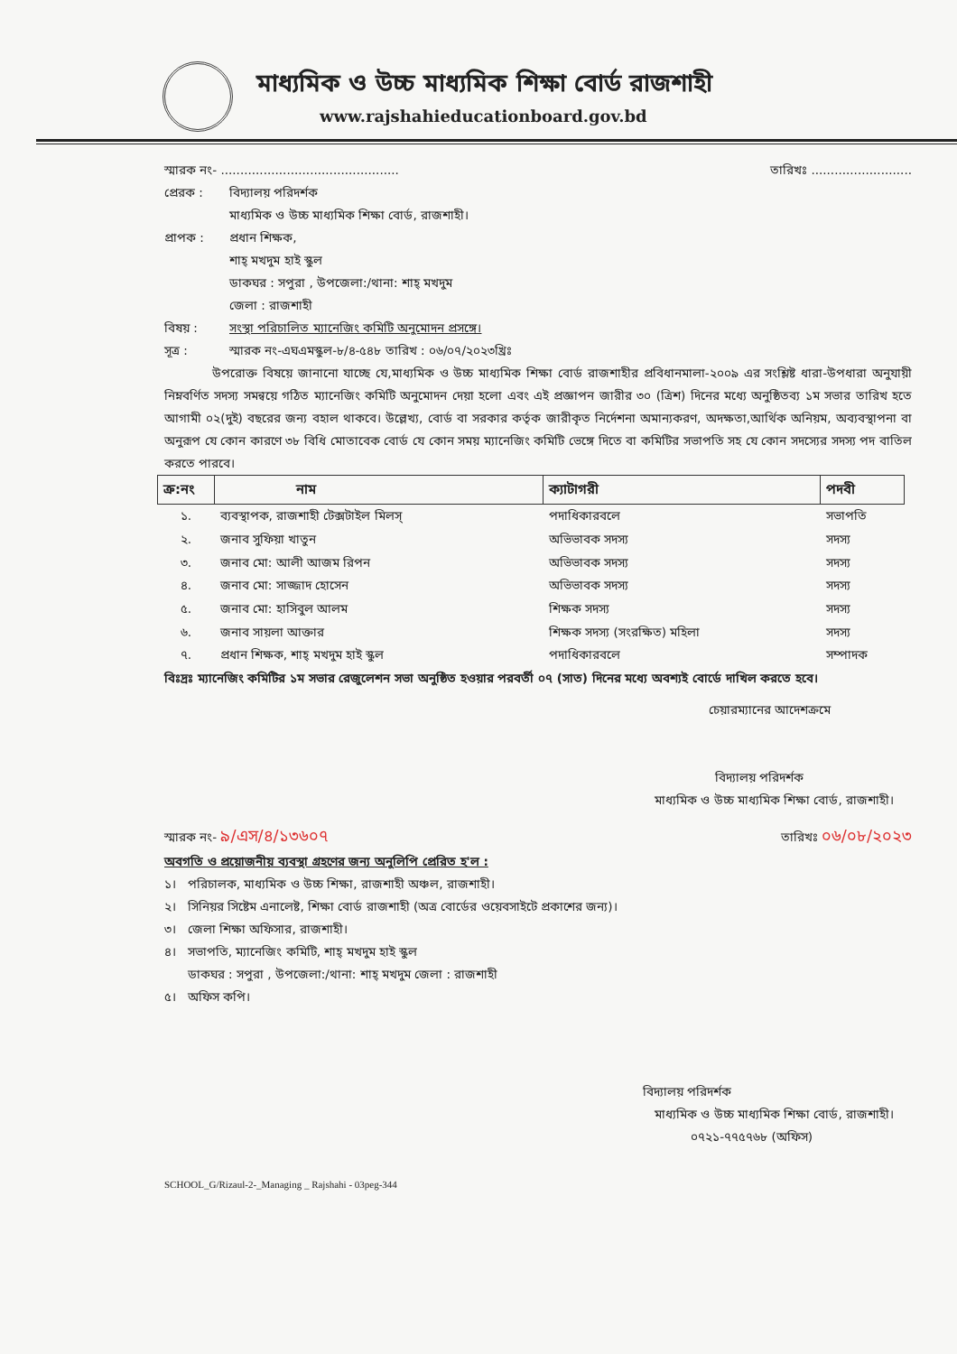মাধ্যমিক ও উচ্চ মাধ্যমিক শিক্ষা বোর্ড রাজশাহী
www.rajshahieducationboard.gov.bd
স্মারক নং- .............................................. তারিখঃ ..........................
প্রেরক : বিদ্যালয় পরিদর্শক
মাধ্যমিক ও উচ্চ মাধ্যমিক শিক্ষা বোর্ড, রাজশাহী।
প্রাপক : প্রধান শিক্ষক,
শাহ্ মখদুম হাই স্কুল
ডাকঘর : সপুরা , উপজেলা:/থানা: শাহ্ মখদুম
জেলা : রাজশাহী
বিষয় : সংস্থা পরিচালিত ম্যানেজিং কমিটি অনুমোদন প্রসঙ্গে।
সূত্র : স্মারক নং-এঘএমস্কুল-৮/৪-৫৪৮ তারিখ : ০৬/০৭/২০২৩খ্রিঃ
উপরোক্ত বিষয়ে জানানো যাচ্ছে যে,মাধ্যমিক ও উচ্চ মাধ্যমিক শিক্ষা বোর্ড রাজশাহীর প্রবিধানমালা-২০০৯ এর সংশ্লিষ্ট ধারা-উপধারা অনুযায়ী নিম্নবর্ণিত সদস্য সমন্বয়ে গঠিত ম্যানেজিং কমিটি অনুমোদন দেয়া হলো এবং এই প্রজ্ঞাপন জারীর ৩০ (ত্রিশ) দিনের মধ্যে অনুষ্ঠিতব্য ১ম সভার তারিখ হতে আগামী ০২(দুই) বছরের জন্য বহাল থাকবে। উল্লেখ্য, বোর্ড বা সরকার কর্তৃক জারীকৃত নির্দেশনা অমান্যকরণ, অদক্ষতা,আর্থিক অনিয়ম, অব্যবস্থাপনা বা অনুরূপ যে কোন কারণে ৩৮ বিধি মোতাবেক বোর্ড যে কোন সময় ম্যানেজিং কমিটি ভেঙ্গে দিতে বা কমিটির সভাপতি সহ যে কোন সদস্যের সদস্য পদ বাতিল করতে পারবে।
| ক্র:নং | নাম | ক্যাটাগরী | পদবী |
| --- | --- | --- | --- |
| ১. | ব্যবস্থাপক, রাজশাহী টেক্সটাইল মিলস্ | পদাধিকারবলে | সভাপতি |
| ২. | জনাব সুফিয়া খাতুন | অভিভাবক সদস্য | সদস্য |
| ৩. | জনাব মো: আলী আজম রিপন | অভিভাবক সদস্য | সদস্য |
| ৪. | জনাব মো: সাজ্জাদ হোসেন | অভিভাবক সদস্য | সদস্য |
| ৫. | জনাব মো: হাসিবুল আলম | শিক্ষক সদস্য | সদস্য |
| ৬. | জনাব সায়লা আক্তার | শিক্ষক সদস্য (সংরক্ষিত) মহিলা | সদস্য |
| ৭. | প্রধান শিক্ষক, শাহ্ মখদুম হাই স্কুল | পদাধিকারবলে | সম্পাদক |
বিঃদ্রঃ ম্যানেজিং কমিটির ১ম সভার রেজুলেশন সভা অনুষ্ঠিত হওয়ার পরবর্তী ০৭ (সাত) দিনের মধ্যে অবশ্যই বোর্ডে দাখিল করতে হবে।
চেয়ারম্যানের আদেশক্রমে
বিদ্যালয় পরিদর্শক
মাধ্যমিক ও উচ্চ মাধ্যমিক শিক্ষা বোর্ড, রাজশাহী।
স্মারক নং- ৯/এস/৪/১৩৬০৭ তারিখঃ ০৬/০৮/২০২৩
অবগতি ও প্রয়োজনীয় ব্যবস্থা গ্রহণের জন্য অনুলিপি প্রেরিত হ'ল :
১। পরিচালক, মাধ্যমিক ও উচ্চ শিক্ষা, রাজশাহী অঞ্চল, রাজশাহী।
২। সিনিয়র সিষ্টেম এনালেষ্ট, শিক্ষা বোর্ড রাজশাহী (অত্র বোর্ডের ওয়েবসাইটে প্রকাশের জন্য)।
৩। জেলা শিক্ষা অফিসার, রাজশাহী।
৪। সভাপতি, ম্যানেজিং কমিটি, শাহ্ মখদুম হাই স্কুল
ডাকঘর : সপুরা , উপজেলা:/থানা: শাহ্ মখদুম জেলা : রাজশাহী
৫। অফিস কপি।
বিদ্যালয় পরিদর্শক
মাধ্যমিক ও উচ্চ মাধ্যমিক শিক্ষা বোর্ড, রাজশাহী।
০৭২১-৭৭৫৭৬৮ (অফিস)
SCHOOL_G/Rizaul-2-_Managing _ Rajshahi - 03peg-344